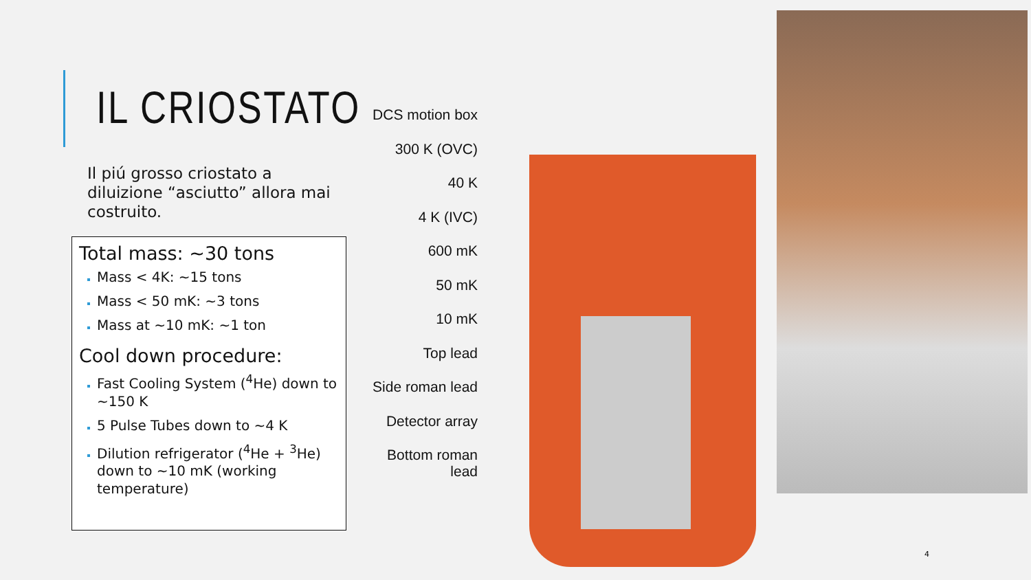IL CRIOSTATO
Il piú grosso criostato a diluizione “asciutto” allora mai costruito.
Total mass: ~30 tons
Mass < 4K: ~15 tons
Mass < 50 mK: ~3 tons
Mass at ~10 mK: ~1 ton
Cool down procedure:
Fast Cooling System (<sup>4</sup>He) down to ~150 K
5 Pulse Tubes down to ~4 K
Dilution refrigerator (<sup>4</sup>He + <sup>3</sup>He) down to ~10 mK (working temperature)
DCS motion box
300 K (OVC)
40 K
4 K (IVC)
600 mK
50 mK
10 mK
Top lead
Side roman lead
Detector array
Bottom roman lead
4